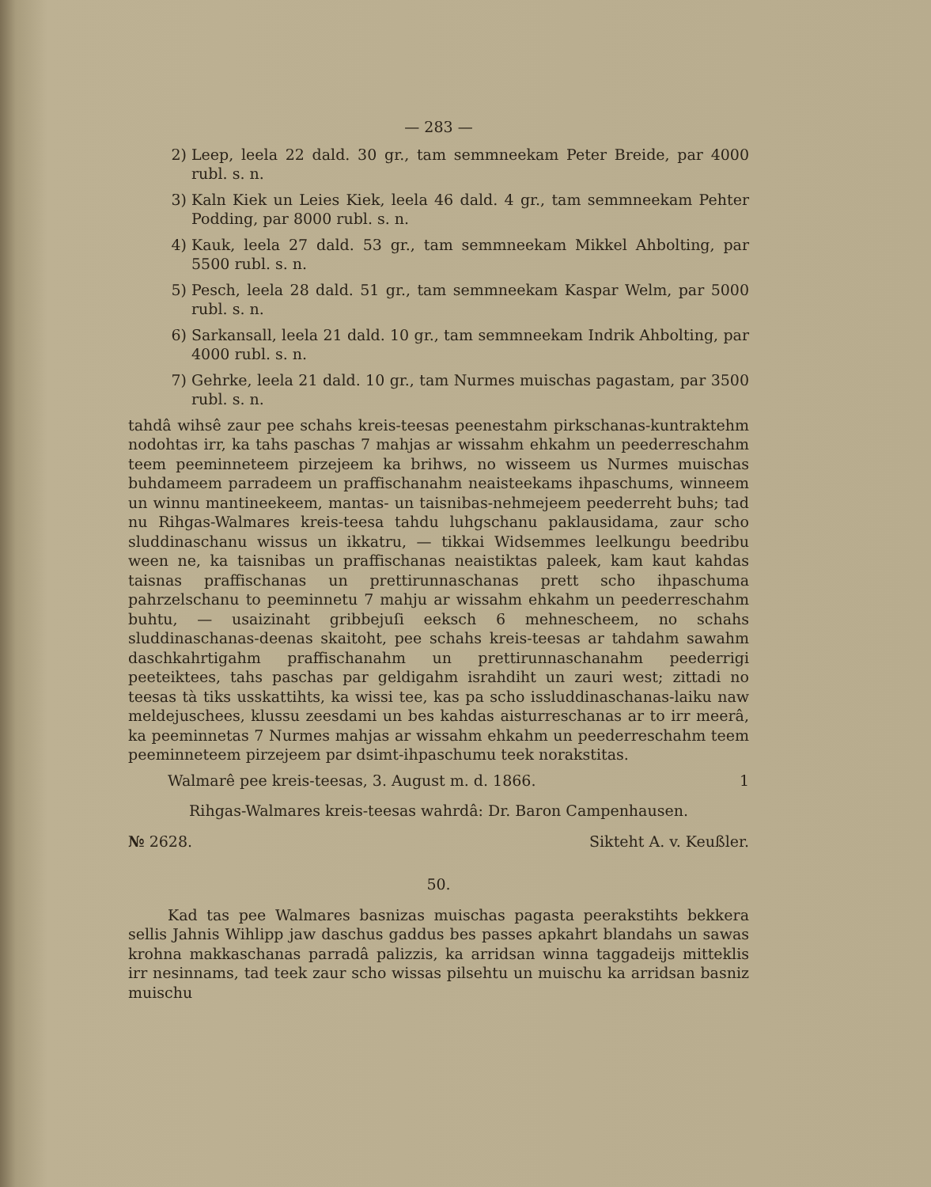— 283 —
2) Leep, leela 22 dald. 30 gr., tam semmneekam Peter Breide, par 4000 rubl. s. n.
3) Kaln Kiek un Leies Kiek, leela 46 dald. 4 gr., tam semmneekam Pehter Podding, par 8000 rubl. s. n.
4) Kauk, leela 27 dald. 53 gr., tam semmneekam Mikkel Ahbolting, par 5500 rubl. s. n.
5) Pesch, leela 28 dald. 51 gr., tam semmneekam Kaspar Welm, par 5000 rubl. s. n.
6) Sarkansall, leela 21 dald. 10 gr., tam semmneekam Indrik Ahbolting, par 4000 rubl. s. n.
7) Gehrke, leela 21 dald. 10 gr., tam Nurmes muischas pagastam, par 3500 rubl. s. n.
tahdâ wihsê zaur pee schahs kreis-teesas peenestahm pirkschanas-kuntraktehm nodohtas irr, ka tahs paschas 7 mahjas ar wissahm ehkahm un peederreschahm teem peeminneteem pirzejeem ka brihws, no wisseem us Nurmes muischas buhdameem parradeem un praffischanahm neaisteekams ihpaschums, winneem un winnu mantineekeem, mantas- un taisnibas-nehmejeem peederreht buhs; tad nu Rihgas-Walmares kreis-teesa tahdu luhgschanu paklausidama, zaur scho sluddinaschanu wissus un ikkatru, — tikkai Widsemmes leelkungu beedribu ween ne, ka taisnibas un praffischanas neaistiktas paleek, kam kaut kahdas taisnas praffischanas un prettirunnaschanas prett scho ihpaschuma pahrzelschanu to peeminnetu 7 mahju ar wissahm ehkahm un peederreschahm buhtu, — usaizinaht gribbejuſi eeksch 6 mehnescheem, no schahs sluddinaschanas-deenas skaitoht, pee schahs kreis-teesas ar tahdahm sawahm daschkahrtigahm praffischanahm un prettirunnaschanahm peederrigi peeteiktees, tahs paschas par geldigahm israhdiht un zauri west; zittadi no teesas tà tiks usskattihts, ka wissi tee, kas pa scho issluddinaschanas-laiku naw meldejuschees, klussu zeesdami un bes kahdas aisturreschanas ar to irr meerâ, ka peeminnetas 7 Nurmes mahjas ar wissahm ehkahm un peederreschahm teem peeminneteem pirzejeem par dsimt-ihpaschumu teek norakstitas.
Walmarê pee kreis-teesas, 3. August m. d. 1866. 1
Rihgas-Walmares kreis-teesas wahrdâ: Dr. Baron Campenhausen.
№ 2628. Sikteht A. v. Keußler.
50.
Kad tas pee Walmares basnizas muischas pagasta peerakstihts bekkera sellis Jahnis Wihlipp jaw daschus gaddus bes passes apkahrt blandahs un sawas krohna makkaschanas parradâ palizzis, ka arridsan winna taggadeijs mitteklis irr nesinnams, tad teek zaur scho wissas pilsehtu un muischu ka arridsan basniz muischu